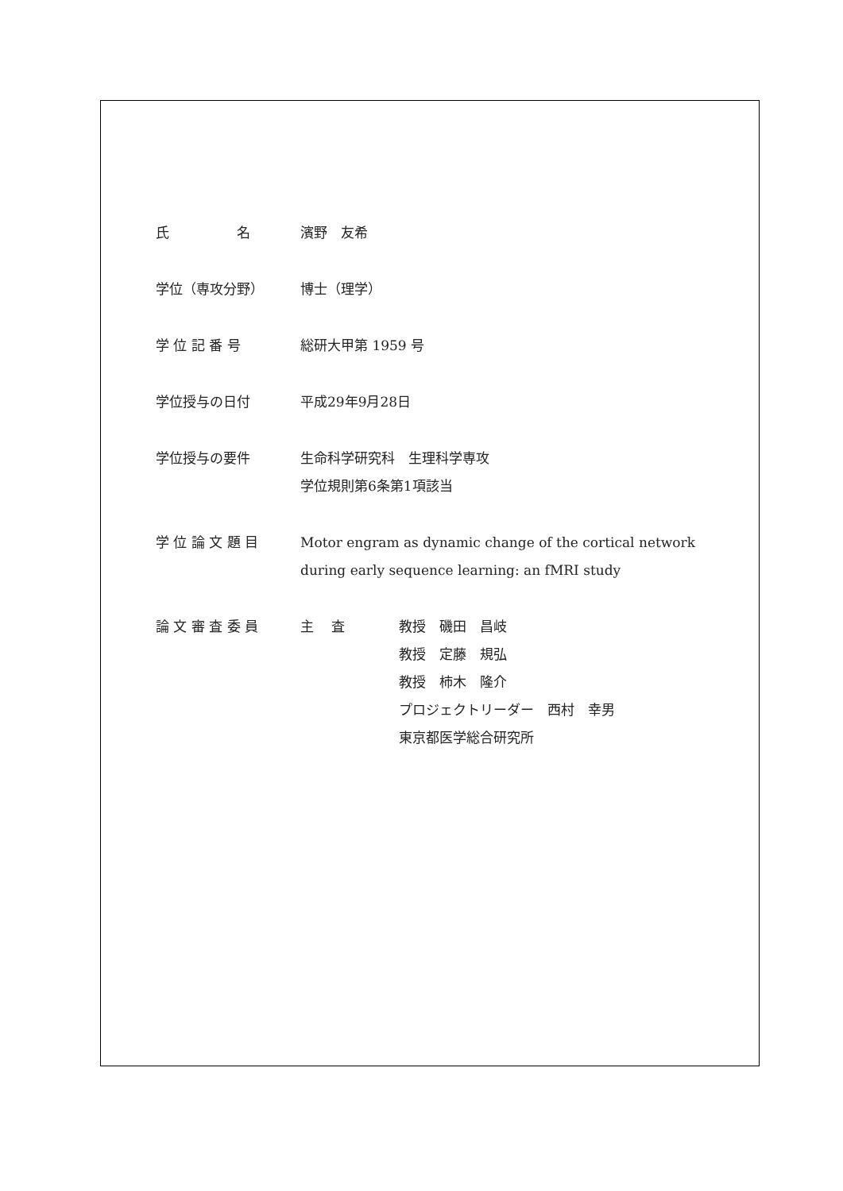氏　　　　　名 濱野　友希
学位（専攻分野） 博士（理学）
学 位 記 番 号 総研大甲第 1959 号
学位授与の日付 平成29年9月28日
学位授与の要件 生命科学研究科　生理科学専攻
学位規則第6条第1項該当
学 位 論 文 題 目 Motor engram as dynamic change of the cortical network during early sequence learning: an fMRI study
論 文 審 査 委 員 主　 査 教授　磯田　昌岐
教授　定藤　規弘
教授　柿木　隆介
プロジェクトリーダー　西村　幸男
東京都医学総合研究所